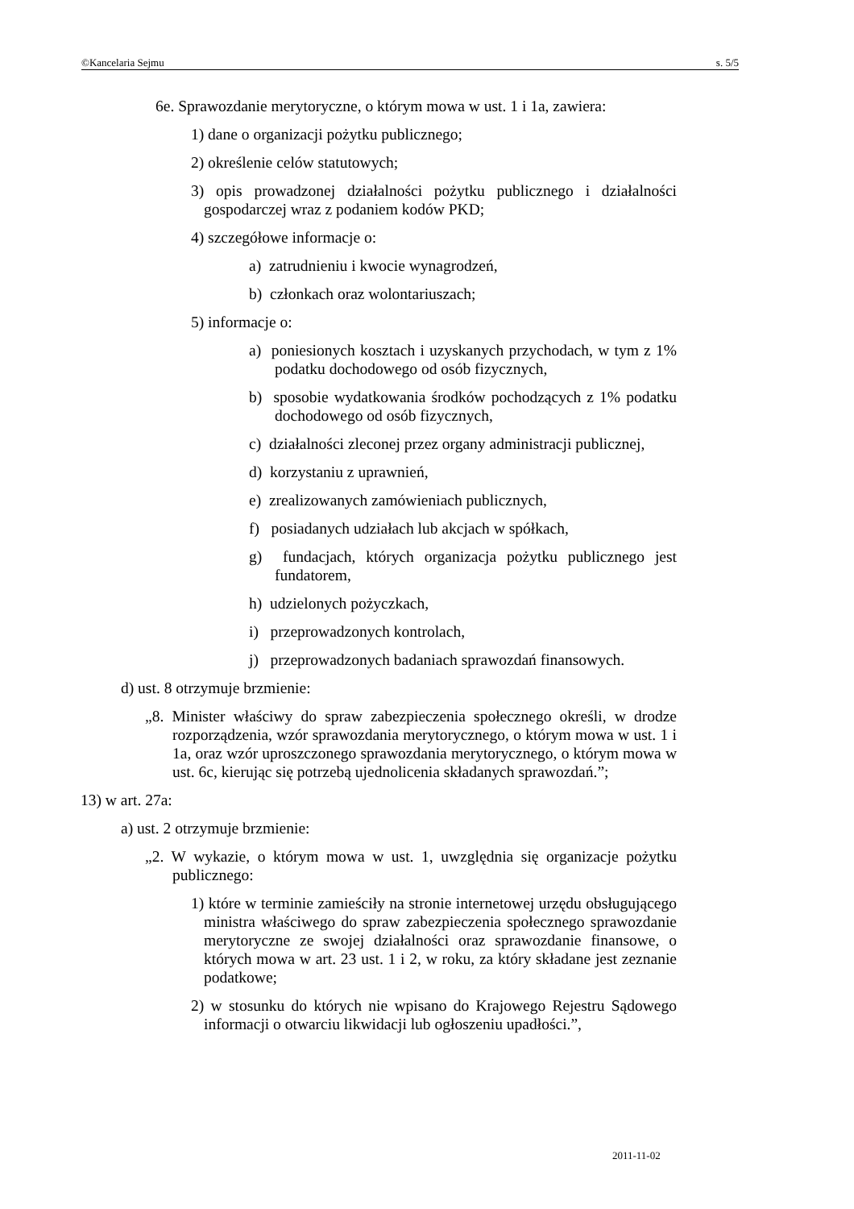©Kancelaria Sejmu s. 5/5
6e. Sprawozdanie merytoryczne, o którym mowa w ust. 1 i 1a, zawiera:
1) dane o organizacji pożytku publicznego;
2) określenie celów statutowych;
3) opis prowadzonej działalności pożytku publicznego i działalności gospodarczej wraz z podaniem kodów PKD;
4) szczegółowe informacje o:
a) zatrudnieniu i kwocie wynagrodzeń,
b) członkach oraz wolontariuszach;
5) informacje o:
a) poniesionych kosztach i uzyskanych przychodach, w tym z 1% podatku dochodowego od osób fizycznych,
b) sposobie wydatkowania środków pochodzących z 1% podatku dochodowego od osób fizycznych,
c) działalności zleconej przez organy administracji publicznej,
d) korzystaniu z uprawnień,
e) zrealizowanych zamówieniach publicznych,
f) posiadanych udziałach lub akcjach w spółkach,
g) fundacjach, których organizacja pożytku publicznego jest fundatorem,
h) udzielonych pożyczkach,
i) przeprowadzonych kontrolach,
j) przeprowadzonych badaniach sprawozdań finansowych.
d) ust. 8 otrzymuje brzmienie:
„8. Minister właściwy do spraw zabezpieczenia społecznego określi, w drodze rozporządzenia, wzór sprawozdania merytorycznego, o którym mowa w ust. 1 i 1a, oraz wzór uproszczonego sprawozdania merytorycznego, o którym mowa w ust. 6c, kierując się potrzebą ujednolicenia składanych sprawozdań.”;
13) w art. 27a:
a) ust. 2 otrzymuje brzmienie:
„2. W wykazie, o którym mowa w ust. 1, uwzględnia się organizacje pożytku publicznego:
1) które w terminie zamieściły na stronie internetowej urzędu obsługującego ministra właściwego do spraw zabezpieczenia społecznego sprawozdanie merytoryczne ze swojej działalności oraz sprawozdanie finansowe, o których mowa w art. 23 ust. 1 i 2, w roku, za który składane jest zeznanie podatkowe;
2) w stosunku do których nie wpisano do Krajowego Rejestru Sądowego informacji o otwarciu likwidacji lub ogłoszeniu upadłości.”,
2011-11-02